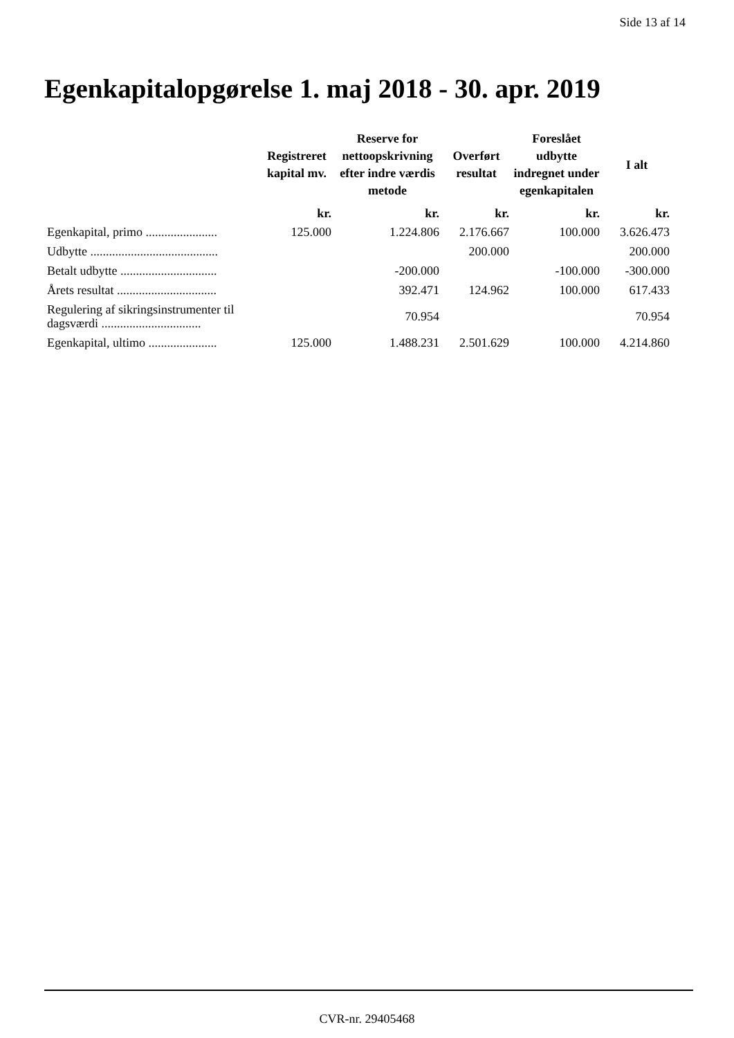Side 13 af 14
Egenkapitalopgørelse 1. maj 2018 - 30. apr. 2019
| | Registreret kapital mv. | Reserve for nettoopskrivning efter indre værdis metode | Overført resultat | Foreslået udbytte indregnet under egenkapitalen | I alt |
| --- | --- | --- | --- | --- | --- |
| | kr. | kr. | kr. | kr. | kr. |
| Egenkapital, primo ....................... | 125.000 | 1.224.806 | 2.176.667 | 100.000 | 3.626.473 |
| Udbytte ......................................... | | | 200.000 | | 200.000 |
| Betalt udbytte ............................... | | -200.000 | | -100.000 | -300.000 |
| Årets resultat ................................ | | 392.471 | 124.962 | 100.000 | 617.433 |
| Regulering af sikringsinstrumenter til dagsværdi ................................ | | 70.954 | | | 70.954 |
| Egenkapital, ultimo ...................... | 125.000 | 1.488.231 | 2.501.629 | 100.000 | 4.214.860 |
CVR-nr. 29405468